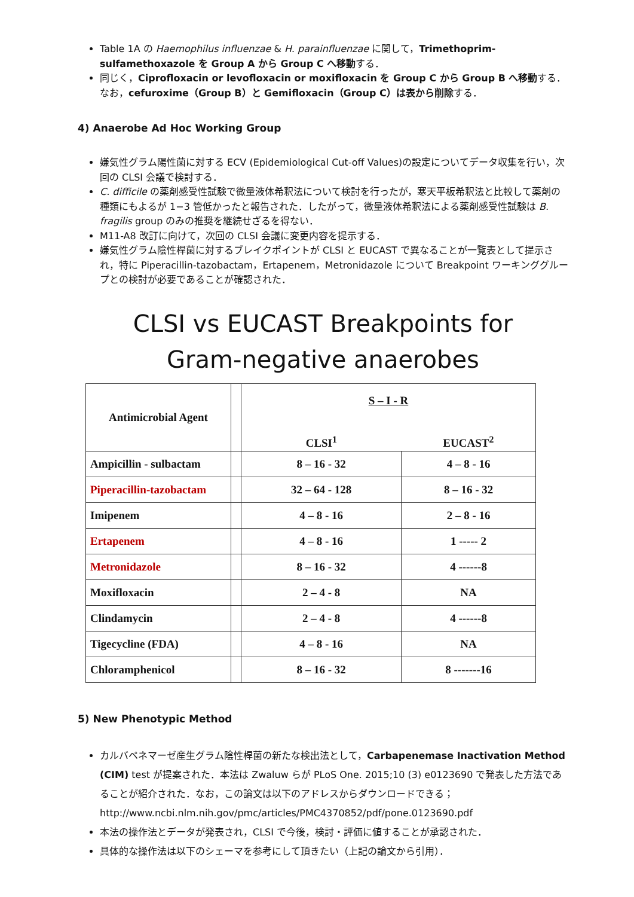Table 1A の Haemophilus influenzae & H. parainfluenzae に関して，Trimethoprim-sulfamethoxazole を Group A から Group C へ移動する．
同じく，Ciprofloxacin or levofloxacin or moxifloxacin を Group C から Group B へ移動する．なお，cefuroxime（Group B）と Gemifloxacin（Group C）は表から削除する．
4) Anaerobe Ad Hoc Working Group
嫌気性グラム陽性菌に対する ECV (Epidemiological Cut-off Values)の設定についてデータ収集を行い，次回の CLSI 会議で検討する．
C. difficile の薬剤感受性試験で微量液体希釈法について検討を行ったが，寒天平板希釈法と比較して薬剤の種類にもよるが 1−3 管低かったと報告された．したがって，微量液体希釈法による薬剤感受性試験は B. fragilis group のみの推奨を継続せざるを得ない．
M11-A8 改訂に向けて，次回の CLSI 会議に変更内容を提示する．
嫌気性グラム陰性桿菌に対するブレイクポイントが CLSI と EUCAST で異なることが一覧表として提示され，特に Piperacillin-tazobactam，Ertapenem，Metronidazole について Breakpoint ワーキンググループとの検討が必要であることが確認された．
CLSI vs EUCAST Breakpoints for
Gram-negative anaerobes
| Antimicrobial Agent | | S – I - R | |
| --- | --- | --- | --- |
| | | CLSI<sup>1</sup> | EUCAST<sup>2</sup> |
| Ampicillin - sulbactam | | 8 – 16 - 32 | 4 – 8 - 16 |
| Piperacillin-tazobactam | | 32 – 64 - 128 | 8 – 16 - 32 |
| Imipenem | | 4 – 8 - 16 | 2 – 8 - 16 |
| Ertapenem | | 4 – 8 - 16 | 1 ----- 2 |
| Metronidazole | | 8 – 16 - 32 | 4 ------8 |
| Moxifloxacin | | 2 – 4 - 8 | NA |
| Clindamycin | | 2 – 4 - 8 | 4 ------8 |
| Tigecycline (FDA) | | 4 – 8 - 16 | NA |
| Chloramphenicol | | 8 – 16 - 32 | 8 -------16 |
5) New Phenotypic Method
カルバペネマーゼ産生グラム陰性桿菌の新たな検出法として，Carbapenemase Inactivation Method (CIM) test が提案された．本法は Zwaluw らが PLoS One. 2015;10 (3) e0123690 で発表した方法であることが紹介された．なお，この論文は以下のアドレスからダウンロードできる；http://www.ncbi.nlm.nih.gov/pmc/articles/PMC4370852/pdf/pone.0123690.pdf
本法の操作法とデータが発表され，CLSI で今後，検討・評価に値することが承認された．
具体的な操作法は以下のシェーマを参考にして頂きたい（上記の論文から引用）．